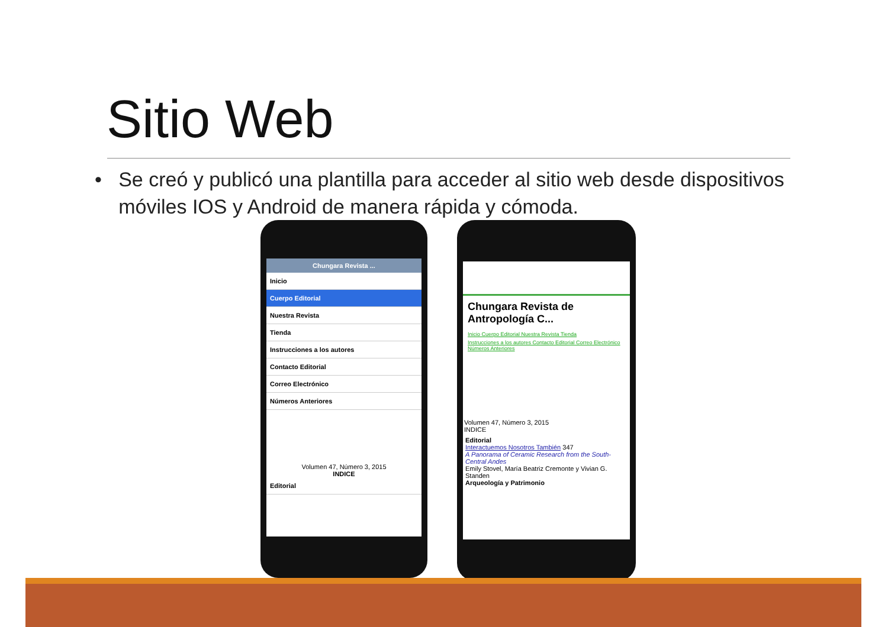Sitio Web
• Se creó y publicó una plantilla para acceder al sitio web desde dispositivos móviles IOS y Android de manera rápida y cómoda.
Chungara Revista ...
Inicio
Cuerpo Editorial
Nuestra Revista
Tienda
Instrucciones a los autores
Contacto Editorial
Correo Electrónico
Números Anteriores
Volumen 47, Número 3, 2015
INDICE
Editorial
Chungara Revista de Antropología C...
Inicio Cuerpo Editorial Nuestra Revista Tienda
Instrucciones a los autores Contacto Editorial Correo Electrónico Números Anteriores
Volumen 47, Número 3, 2015
INDICE
Editorial
Interactuemos Nosotros También 347
A Panorama of Ceramic Research from the South-Central Andes
Emily Stovel, María Beatriz Cremonte y Vivian G. Standen
Arqueología y Patrimonio